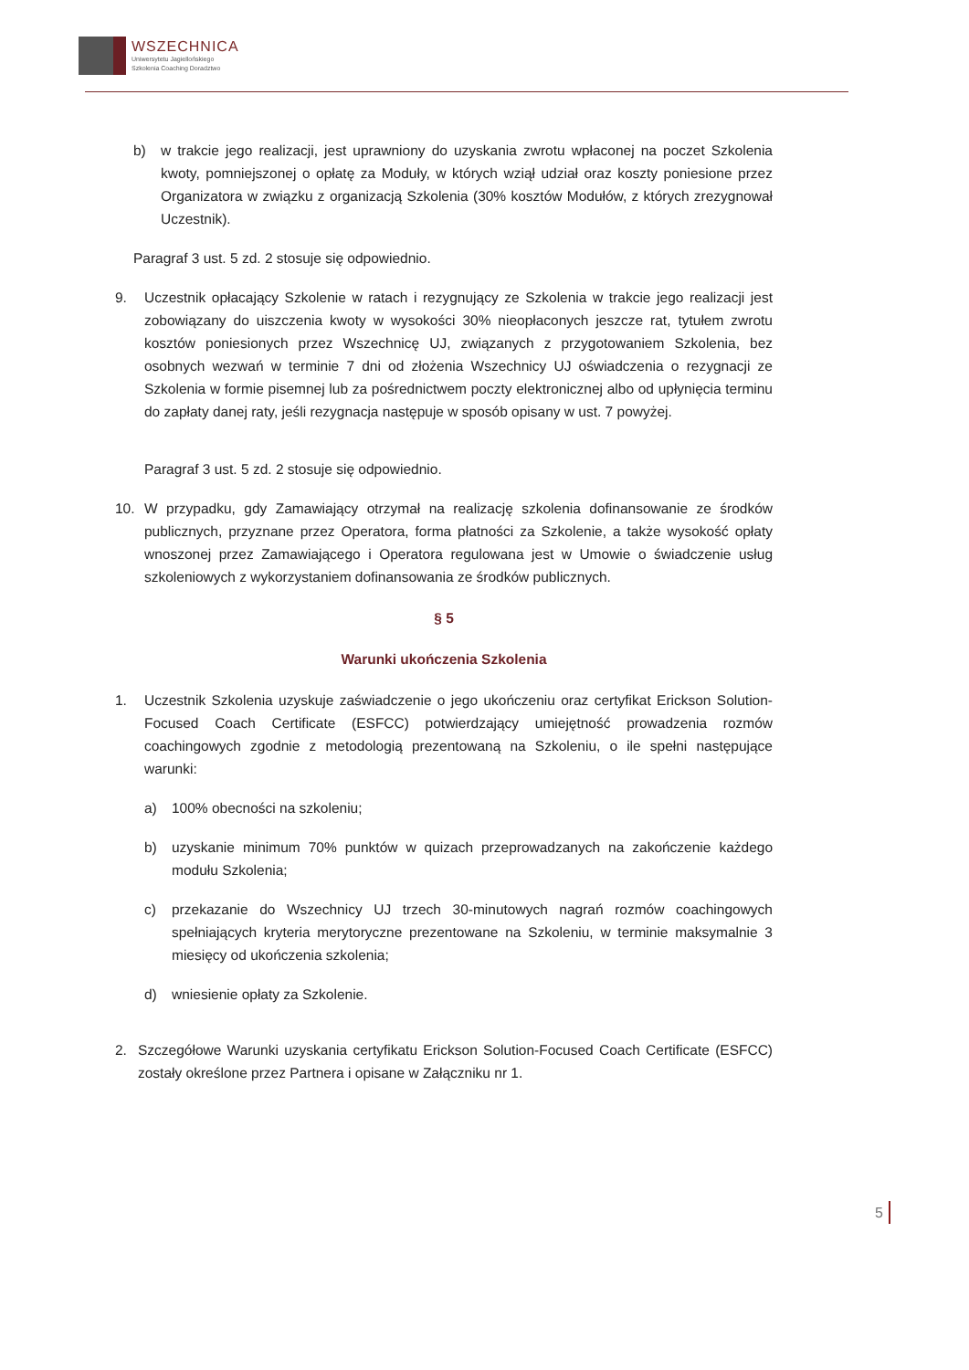WSZECHNICA
Uniwersytetu Jagiellońskiego
Szkolenia Coaching Doradztwo
b) w trakcie jego realizacji, jest uprawniony do uzyskania zwrotu wpłaconej na poczet Szkolenia kwoty, pomniejszonej o opłatę za Moduły, w których wziął udział oraz koszty poniesione przez Organizatora w związku z organizacją Szkolenia (30% kosztów Modułów, z których zrezygnował Uczestnik).
Paragraf 3 ust. 5 zd. 2 stosuje się odpowiednio.
9. Uczestnik opłacający Szkolenie w ratach i rezygnujący ze Szkolenia w trakcie jego realizacji jest zobowiązany do uiszczenia kwoty w wysokości 30% nieopłaconych jeszcze rat, tytułem zwrotu kosztów poniesionych przez Wszechnicę UJ, związanych z przygotowaniem Szkolenia, bez osobnych wezwań w terminie 7 dni od złożenia Wszechnicy UJ oświadczenia o rezygnacji ze Szkolenia w formie pisemnej lub za pośrednictwem poczty elektronicznej albo od upłynięcia terminu do zapłaty danej raty, jeśli rezygnacja następuje w sposób opisany w ust. 7 powyżej.
Paragraf 3 ust. 5 zd. 2 stosuje się odpowiednio.
10. W przypadku, gdy Zamawiający otrzymał na realizację szkolenia dofinansowanie ze środków publicznych, przyznane przez Operatora, forma płatności za Szkolenie, a także wysokość opłaty wnoszonej przez Zamawiającego i Operatora regulowana jest w Umowie o świadczenie usług szkoleniowych z wykorzystaniem dofinansowania ze środków publicznych.
§ 5
Warunki ukończenia Szkolenia
1. Uczestnik Szkolenia uzyskuje zaświadczenie o jego ukończeniu oraz certyfikat Erickson Solution-Focused Coach Certificate (ESFCC) potwierdzający umiejętność prowadzenia rozmów coachingowych zgodnie z metodologią prezentowaną na Szkoleniu, o ile spełni następujące warunki:
a) 100% obecności na szkoleniu;
b) uzyskanie minimum 70% punktów w quizach przeprowadzanych na zakończenie każdego modułu Szkolenia;
c) przekazanie do Wszechnicy UJ trzech 30-minutowych nagrań rozmów coachingowych spełniających kryteria merytoryczne prezentowane na Szkoleniu, w terminie maksymalnie 3 miesięcy od ukończenia szkolenia;
d) wniesienie opłaty za Szkolenie.
2. Szczegółowe Warunki uzyskania certyfikatu Erickson Solution-Focused Coach Certificate (ESFCC) zostały określone przez Partnera i opisane w Załączniku nr 1.
5